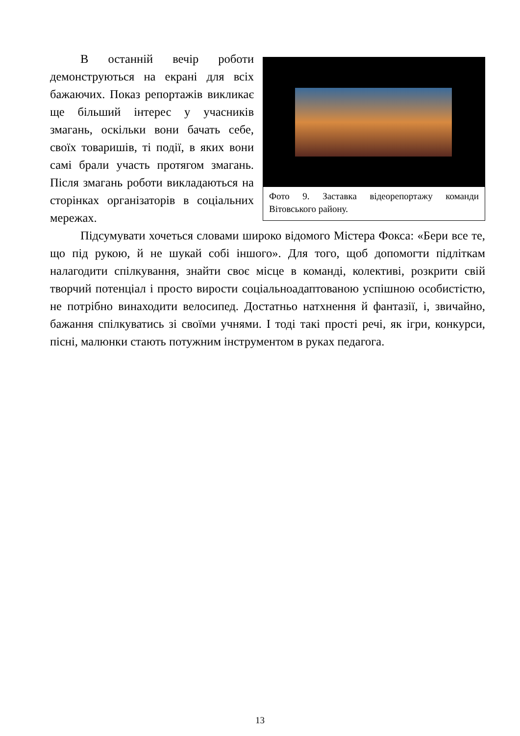Фото 9. Заставка відеорепортажу команди Вітовського району.
В останній вечір роботи демонструються на екрані для всіх бажаючих. Показ репортажів викликає ще більший інтерес у учасників змагань, оскільки вони бачать себе, своїх товаришів, ті події, в яких вони самі брали участь протягом змагань. Після змагань роботи викладаються на сторінках організаторів в соціальних мережах.
Підсумувати хочеться словами широко відомого Містера Фокса: «Бери все те, що під рукою, й не шукай собі іншого». Для того, щоб допомогти підліткам налагодити спілкування, знайти своє місце в команді, колективі, розкрити свій творчий потенціал і просто вирости соціальноадаптованою успішною особистістю, не потрібно винаходити велосипед. Достатньо натхнення й фантазії, і, звичайно, бажання спілкуватись зі своїми учнями. І тоді такі прості речі, як ігри, конкурси, пісні, малюнки стають потужним інструментом в руках педагога.
13